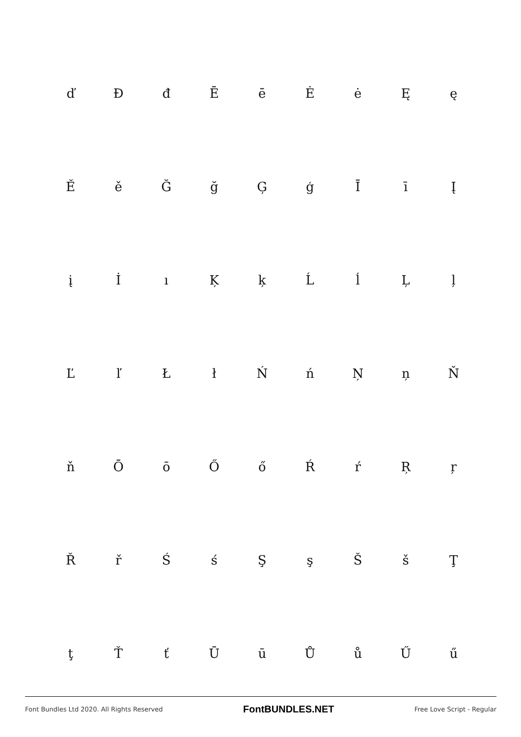| ď | Đ | đ | Ē | ē | Ė | ė | Ę | ę |
| Ě | ě | Ğ | ğ | Ģ | ģ | Ī | ī | Į |
| į | İ | ı | Ķ | ķ | Ĺ | ĺ | Ļ | ļ |
| Ľ | ľ | Ł | ł | Ń | ń | Ņ | ņ | Ň |
| ň | Ō | ō | Ő | ő | Ŕ | ŕ | Ŗ | ŗ |
| Ř | ř | Ś | ś | Ş | ş | Š | š | Ţ |
| ţ | Ť | ť | Ū | ū | Ů | ů | Ű | ű |
Font Bundles Ltd 2020. All Rights Reserved FontBUNDLES.NET Free Love Script - Regular